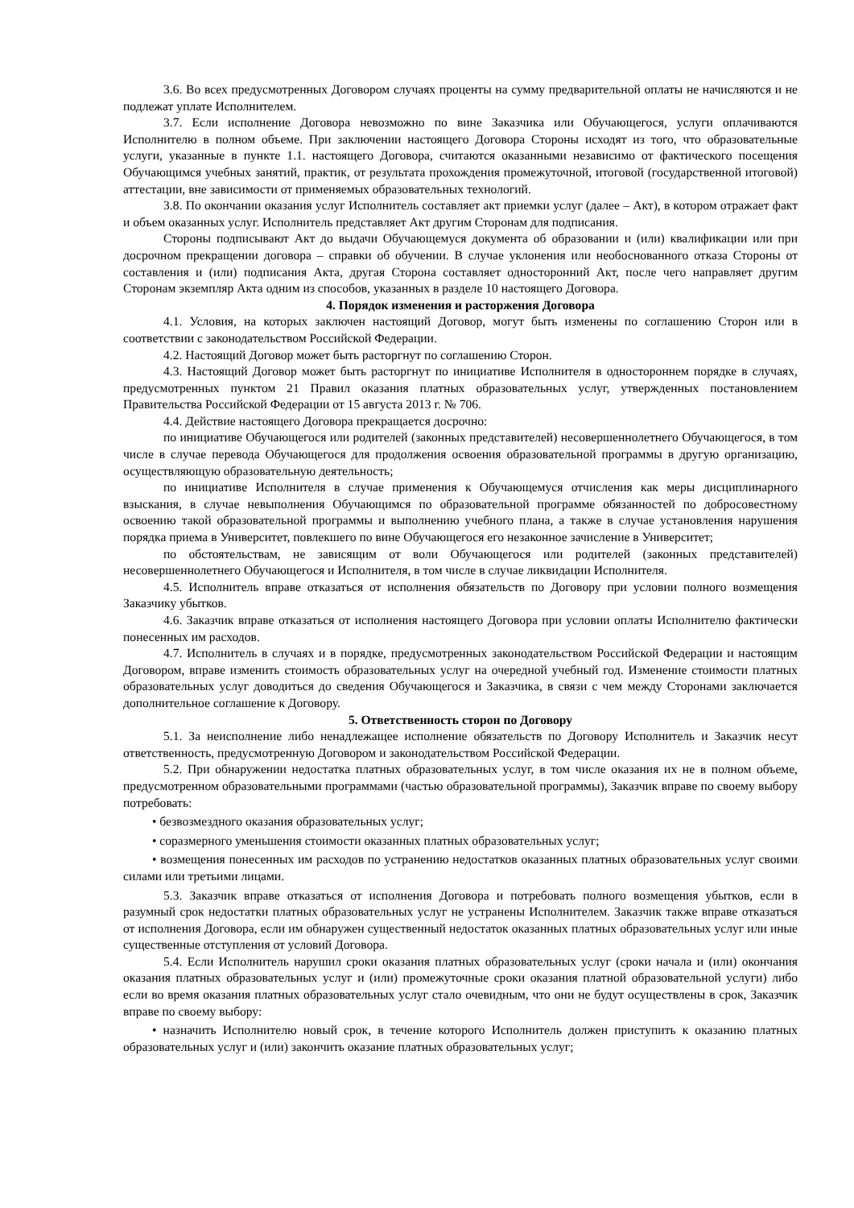3.6. Во всех предусмотренных Договором случаях проценты на сумму предварительной оплаты не начисляются и не подлежат уплате Исполнителем.
3.7. Если исполнение Договора невозможно по вине Заказчика или Обучающегося, услуги оплачиваются Исполнителю в полном объеме. При заключении настоящего Договора Стороны исходят из того, что образовательные услуги, указанные в пункте 1.1. настоящего Договора, считаются оказанными независимо от фактического посещения Обучающимся учебных занятий, практик, от результата прохождения промежуточной, итоговой (государственной итоговой) аттестации, вне зависимости от применяемых образовательных технологий.
3.8. По окончании оказания услуг Исполнитель составляет акт приемки услуг (далее – Акт), в котором отражает факт и объем оказанных услуг. Исполнитель представляет Акт другим Сторонам для подписания.
Стороны подписывают Акт до выдачи Обучающемуся документа об образовании и (или) квалификации или при досрочном прекращении договора – справки об обучении. В случае уклонения или необоснованного отказа Стороны от составления и (или) подписания Акта, другая Сторона составляет односторонний Акт, после чего направляет другим Сторонам экземпляр Акта одним из способов, указанных в разделе 10 настоящего Договора.
4. Порядок изменения и расторжения Договора
4.1. Условия, на которых заключен настоящий Договор, могут быть изменены по соглашению Сторон или в соответствии с законодательством Российской Федерации.
4.2. Настоящий Договор может быть расторгнут по соглашению Сторон.
4.3. Настоящий Договор может быть расторгнут по инициативе Исполнителя в одностороннем порядке в случаях, предусмотренных пунктом 21 Правил оказания платных образовательных услуг, утвержденных постановлением Правительства Российской Федерации от 15 августа 2013 г. № 706.
4.4. Действие настоящего Договора прекращается досрочно:
по инициативе Обучающегося или родителей (законных представителей) несовершеннолетнего Обучающегося, в том числе в случае перевода Обучающегося для продолжения освоения образовательной программы в другую организацию, осуществляющую образовательную деятельность;
по инициативе Исполнителя в случае применения к Обучающемуся отчисления как меры дисциплинарного взыскания, в случае невыполнения Обучающимся по образовательной программе обязанностей по добросовестному освоению такой образовательной программы и выполнению учебного плана, а также в случае установления нарушения порядка приема в Университет, повлекшего по вине Обучающегося его незаконное зачисление в Университет;
по обстоятельствам, не зависящим от воли Обучающегося или родителей (законных представителей) несовершеннолетнего Обучающегося и Исполнителя, в том числе в случае ликвидации Исполнителя.
4.5. Исполнитель вправе отказаться от исполнения обязательств по Договору при условии полного возмещения Заказчику убытков.
4.6. Заказчик вправе отказаться от исполнения настоящего Договора при условии оплаты Исполнителю фактически понесенных им расходов.
4.7. Исполнитель в случаях и в порядке, предусмотренных законодательством Российской Федерации и настоящим Договором, вправе изменить стоимость образовательных услуг на очередной учебный год. Изменение стоимости платных образовательных услуг доводиться до сведения Обучающегося и Заказчика, в связи с чем между Сторонами заключается дополнительное соглашение к Договору.
5. Ответственность сторон по Договору
5.1. За неисполнение либо ненадлежащее исполнение обязательств по Договору Исполнитель и Заказчик несут ответственность, предусмотренную Договором и законодательством Российской Федерации.
5.2. При обнаружении недостатка платных образовательных услуг, в том числе оказания их не в полном объеме, предусмотренном образовательными программами (частью образовательной программы), Заказчик вправе по своему выбору потребовать:
• безвозмездного оказания образовательных услуг;
• соразмерного уменьшения стоимости оказанных платных образовательных услуг;
• возмещения понесенных им расходов по устранению недостатков оказанных платных образовательных услуг своими силами или третьими лицами.
5.3. Заказчик вправе отказаться от исполнения Договора и потребовать полного возмещения убытков, если в разумный срок недостатки платных образовательных услуг не устранены Исполнителем. Заказчик также вправе отказаться от исполнения Договора, если им обнаружен существенный недостаток оказанных платных образовательных услуг или иные существенные отступления от условий Договора.
5.4. Если Исполнитель нарушил сроки оказания платных образовательных услуг (сроки начала и (или) окончания оказания платных образовательных услуг и (или) промежуточные сроки оказания платной образовательной услуги) либо если во время оказания платных образовательных услуг стало очевидным, что они не будут осуществлены в срок, Заказчик вправе по своему выбору:
• назначить Исполнителю новый срок, в течение которого Исполнитель должен приступить к оказанию платных образовательных услуг и (или) закончить оказание платных образовательных услуг;